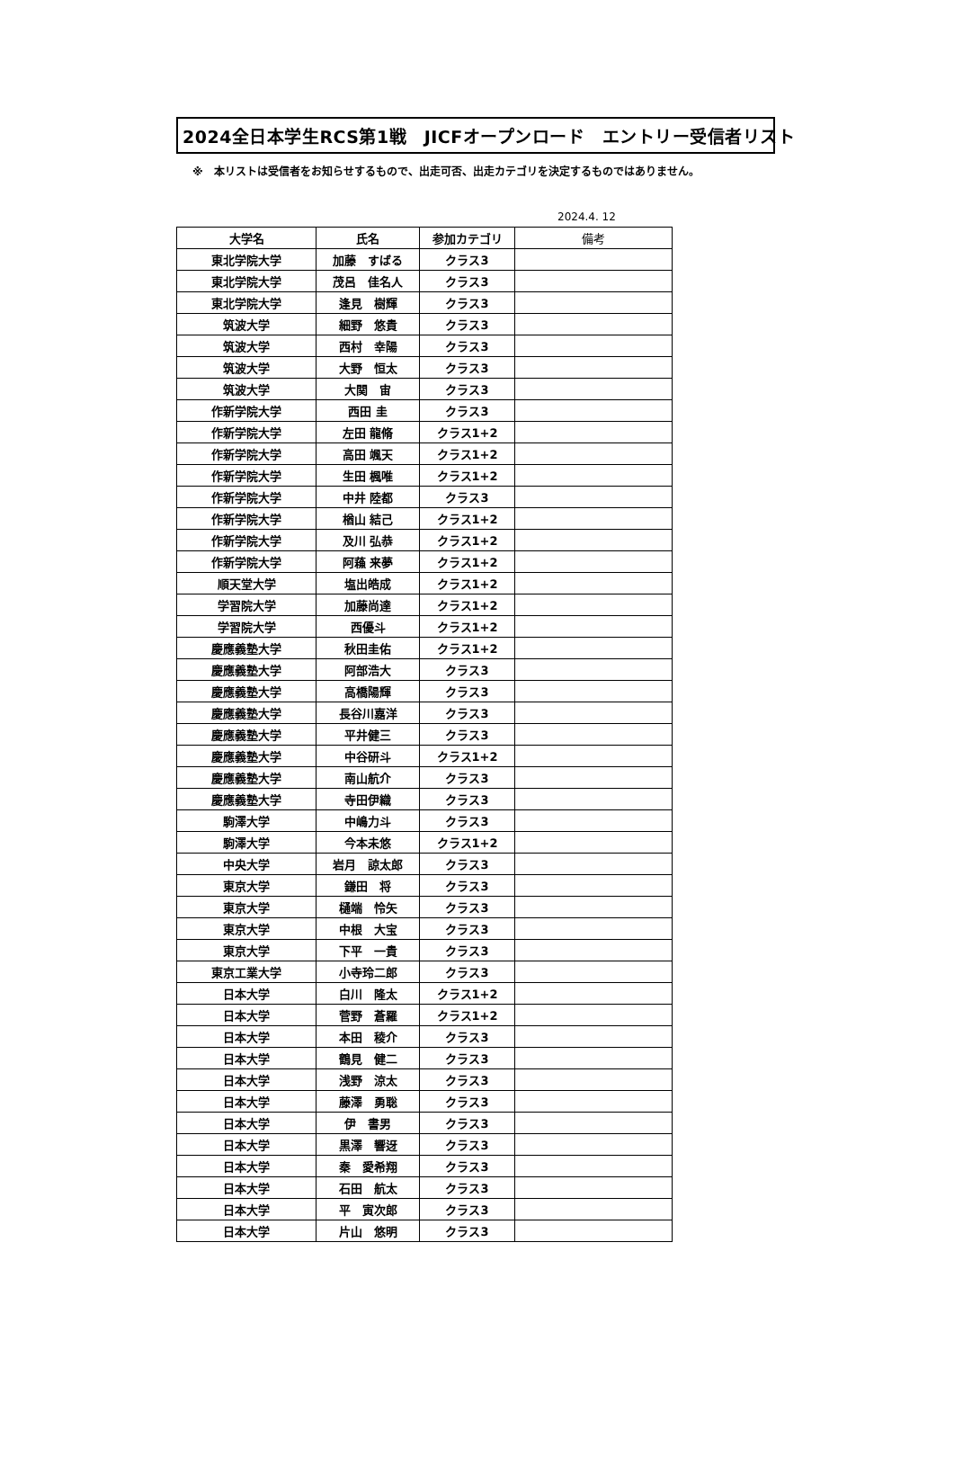2024全日本学生RCS第1戦　JICFオープンロード　エントリー受信者リスト
※　本リストは受信者をお知らせするもので、出走可否、出走カテゴリを決定するものではありません。
2024.4. 12
| 大学名 | 氏名 | 参加カテゴリ | 備考 |
| --- | --- | --- | --- |
| 東北学院大学 | 加藤 すばる | クラス3 | |
| 東北学院大学 | 茂呂 佳名人 | クラス3 | |
| 東北学院大学 | 逢見 樹輝 | クラス3 | |
| 筑波大学 | 細野 悠貴 | クラス3 | |
| 筑波大学 | 西村 幸陽 | クラス3 | |
| 筑波大学 | 大野 恒太 | クラス3 | |
| 筑波大学 | 大関 宙 | クラス3 | |
| 作新学院大学 | 西田 圭 | クラス3 | |
| 作新学院大学 | 左田 龍脩 | クラス1+2 | |
| 作新学院大学 | 高田 颯天 | クラス1+2 | |
| 作新学院大学 | 生田 楓唯 | クラス1+2 | |
| 作新学院大学 | 中井 陸都 | クラス3 | |
| 作新学院大学 | 楢山 結己 | クラス1+2 | |
| 作新学院大学 | 及川 弘恭 | クラス1+2 | |
| 作新学院大学 | 阿蘓 来夢 | クラス1+2 | |
| 順天堂大学 | 塩出皓成 | クラス1+2 | |
| 学習院大学 | 加藤尚達 | クラス1+2 | |
| 学習院大学 | 西優斗 | クラス1+2 | |
| 慶應義塾大学 | 秋田圭佑 | クラス1+2 | |
| 慶應義塾大学 | 阿部浩大 | クラス3 | |
| 慶應義塾大学 | 高橋陽輝 | クラス3 | |
| 慶應義塾大学 | 長谷川嘉洋 | クラス3 | |
| 慶應義塾大学 | 平井健三 | クラス3 | |
| 慶應義塾大学 | 中谷研斗 | クラス1+2 | |
| 慶應義塾大学 | 南山航介 | クラス3 | |
| 慶應義塾大学 | 寺田伊織 | クラス3 | |
| 駒澤大学 | 中嶋力斗 | クラス3 | |
| 駒澤大学 | 今本未悠 | クラス1+2 | |
| 中央大学 | 岩月 諒太郎 | クラス3 | |
| 東京大学 | 鎌田 将 | クラス3 | |
| 東京大学 | 樋端 怜矢 | クラス3 | |
| 東京大学 | 中根 大宝 | クラス3 | |
| 東京大学 | 下平 一貴 | クラス3 | |
| 東京工業大学 | 小寺玲二郎 | クラス3 | |
| 日本大学 | 白川 隆太 | クラス1+2 | |
| 日本大学 | 菅野 蒼羅 | クラス1+2 | |
| 日本大学 | 本田 稜介 | クラス3 | |
| 日本大学 | 鶴見 健二 | クラス3 | |
| 日本大学 | 浅野 涼太 | クラス3 | |
| 日本大学 | 藤澤 勇聡 | クラス3 | |
| 日本大学 | 伊 書男 | クラス3 | |
| 日本大学 | 黒澤 響迓 | クラス3 | |
| 日本大学 | 秦 愛希翔 | クラス3 | |
| 日本大学 | 石田 航太 | クラス3 | |
| 日本大学 | 平 寅次郎 | クラス3 | |
| 日本大学 | 片山 悠明 | クラス3 | |